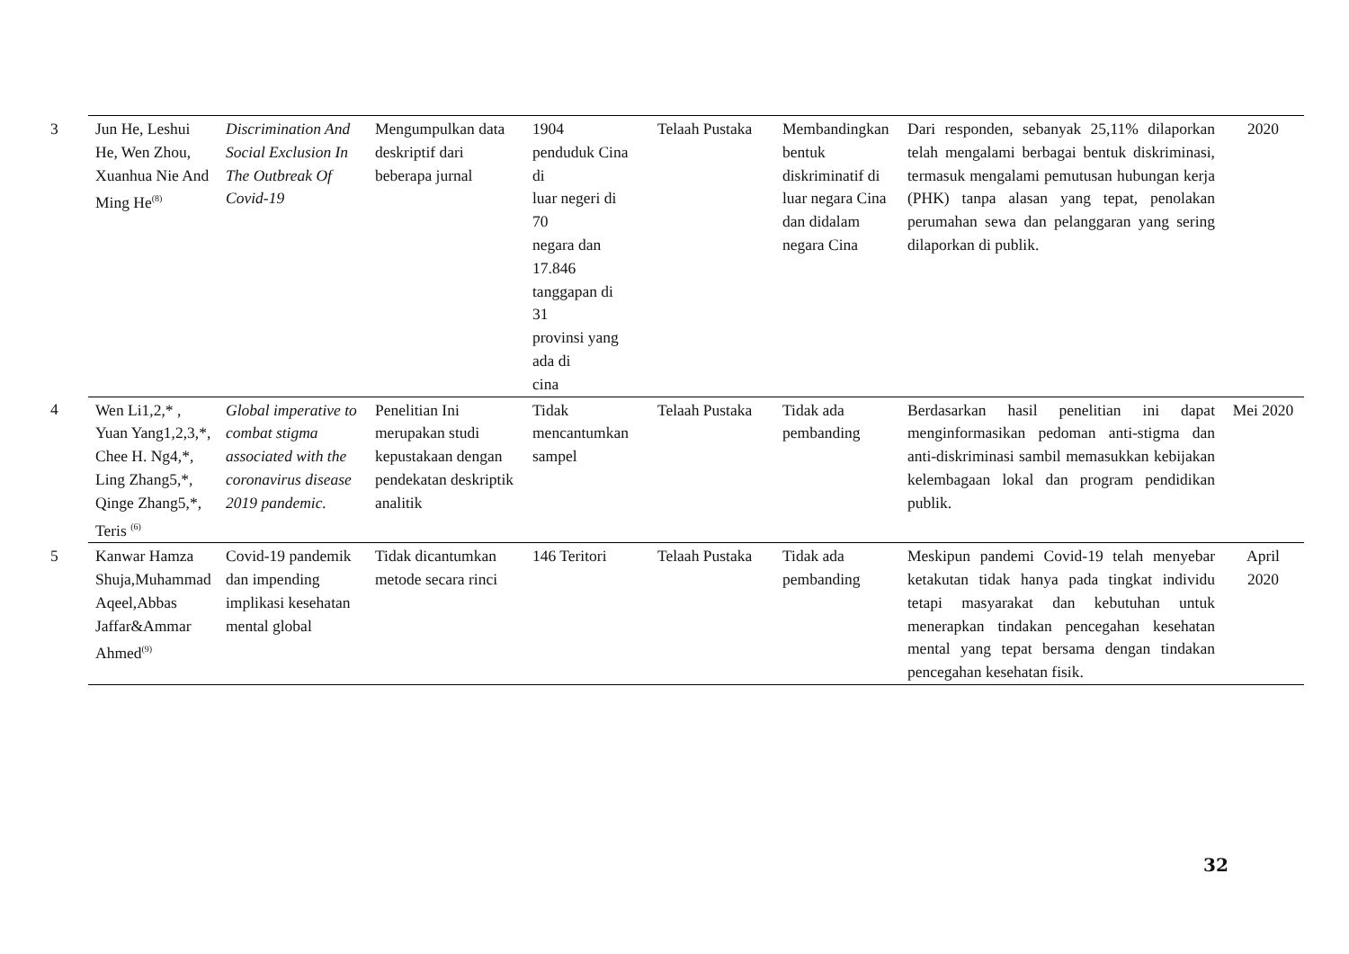| 3 | Jun He, Leshui He, Wen Zhou, Xuanhua Nie And Ming He<sup>(8)</sup> | Discrimination And Social Exclusion In The Outbreak Of Covid-19 | Mengumpulkan data deskriptif dari beberapa jurnal | 1904 penduduk Cina di luar negeri di 70 negara dan 17.846 tanggapan di 31 provinsi yang ada di cina | Telaah Pustaka | Membandingkan bentuk diskriminatif di luar negara Cina dan didalam negara Cina | Dari responden, sebanyak 25,11% dilaporkan telah mengalami berbagai bentuk diskriminasi, termasuk mengalami pemutusan hubungan kerja (PHK) tanpa alasan yang tepat, penolakan perumahan sewa dan pelanggaran yang sering dilaporkan di publik. | 2020 |
| 4 | Wen Li1,2,* , Yuan Yang1,2,3,*, Chee H. Ng4,*, Ling Zhang5,*, Qinge Zhang5,*, Teris <sup>(6)</sup> | Global imperative to combat stigma associated with the coronavirus disease 2019 pandemic. | Penelitian Ini merupakan studi kepustakaan dengan pendekatan deskriptik analitik | Tidak mencantumkan sampel | Telaah Pustaka | Tidak ada pembanding | Berdasarkan hasil penelitian ini dapat menginformasikan pedoman anti-stigma dan anti-diskriminasi sambil memasukkan kebijakan kelembagaan lokal dan program pendidikan publik. | Mei 2020 |
| 5 | Kanwar Hamza Shuja,Muhammad Aqeel,Abbas Jaffar&Ammar Ahmed<sup>(9)</sup> | Covid-19 pandemik dan impending implikasi kesehatan mental global | Tidak dicantumkan metode secara rinci | 146 Teritori | Telaah Pustaka | Tidak ada pembanding | Meskipun pandemi Covid-19 telah menyebar ketakutan tidak hanya pada tingkat individu tetapi masyarakat dan kebutuhan untuk menerapkan tindakan pencegahan kesehatan mental yang tepat bersama dengan tindakan pencegahan kesehatan fisik. | April 2020 |
32